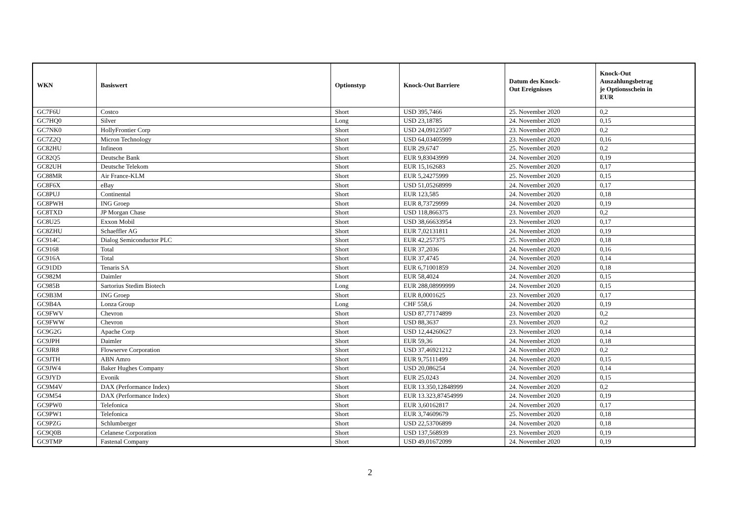| WKN | Basiswert | Optionstyp | Knock-Out Barriere | Datum des Knock- Out Ereignisses | Knock-Out Auszahlungsbetrag je Optionsschein in EUR |
| --- | --- | --- | --- | --- | --- |
| GC7F6U | Costco | Short | USD 395,7466 | 25. November 2020 | 0,2 |
| GC7HQ0 | Silver | Long | USD 23,18785 | 24. November 2020 | 0,15 |
| GC7NK0 | HollyFrontier Corp | Short | USD 24,09123507 | 23. November 2020 | 0,2 |
| GC7Z2Q | Micron Technology | Short | USD 64,03405999 | 23. November 2020 | 0,16 |
| GC82HU | Infineon | Short | EUR 29,6747 | 25. November 2020 | 0,2 |
| GC82Q5 | Deutsche Bank | Short | EUR 9,83043999 | 24. November 2020 | 0,19 |
| GC82UH | Deutsche Telekom | Short | EUR 15,162683 | 25. November 2020 | 0,17 |
| GC88MR | Air France-KLM | Short | EUR 5,24275999 | 25. November 2020 | 0,15 |
| GC8F6X | eBay | Short | USD 51,05268999 | 24. November 2020 | 0,17 |
| GC8PUJ | Continental | Short | EUR 123,585 | 24. November 2020 | 0,18 |
| GC8PWH | ING Groep | Short | EUR 8,73729999 | 24. November 2020 | 0,19 |
| GC8TXD | JP Morgan Chase | Short | USD 118,866375 | 23. November 2020 | 0,2 |
| GC8U25 | Exxon Mobil | Short | USD 38,66633954 | 23. November 2020 | 0,17 |
| GC8ZHU | Schaeffler AG | Short | EUR 7,02131811 | 24. November 2020 | 0,19 |
| GC914C | Dialog Semiconductor PLC | Short | EUR 42,257375 | 25. November 2020 | 0,18 |
| GC9168 | Total | Short | EUR 37,2036 | 24. November 2020 | 0,16 |
| GC916A | Total | Short | EUR 37,4745 | 24. November 2020 | 0,14 |
| GC91DD | Tenaris SA | Short | EUR 6,71001859 | 24. November 2020 | 0,18 |
| GC982M | Daimler | Short | EUR 58,4024 | 24. November 2020 | 0,15 |
| GC985B | Sartorius Stedim Biotech | Long | EUR 288,08999999 | 24. November 2020 | 0,15 |
| GC9B3M | ING Groep | Short | EUR 8,0001625 | 23. November 2020 | 0,17 |
| GC9B4A | Lonza Group | Long | CHF 558,6 | 24. November 2020 | 0,19 |
| GC9FWV | Chevron | Short | USD 87,77174899 | 23. November 2020 | 0,2 |
| GC9FWW | Chevron | Short | USD 88,3637 | 23. November 2020 | 0,2 |
| GC9G2G | Apache Corp | Short | USD 12,44260627 | 23. November 2020 | 0,14 |
| GC9JPH | Daimler | Short | EUR 59,36 | 24. November 2020 | 0,18 |
| GC9JR8 | Flowserve Corporation | Short | USD 37,46921212 | 24. November 2020 | 0,2 |
| GC9JTH | ABN Amro | Short | EUR 9,75111499 | 24. November 2020 | 0,15 |
| GC9JW4 | Baker Hughes Company | Short | USD 20,086254 | 24. November 2020 | 0,14 |
| GC9JYD | Evonik | Short | EUR 25,0243 | 24. November 2020 | 0,15 |
| GC9M4V | DAX (Performance Index) | Short | EUR 13.350,12848999 | 24. November 2020 | 0,2 |
| GC9M54 | DAX (Performance Index) | Short | EUR 13.323,87454999 | 24. November 2020 | 0,19 |
| GC9PW0 | Telefonica | Short | EUR 3,60162817 | 24. November 2020 | 0,17 |
| GC9PW1 | Telefonica | Short | EUR 3,74609679 | 25. November 2020 | 0,18 |
| GC9PZG | Schlumberger | Short | USD 22,53706899 | 24. November 2020 | 0,18 |
| GC9Q0B | Celanese Corporation | Short | USD 137,568939 | 23. November 2020 | 0,19 |
| GC9TMP | Fastenal Company | Short | USD 49,01672099 | 24. November 2020 | 0,19 |
2